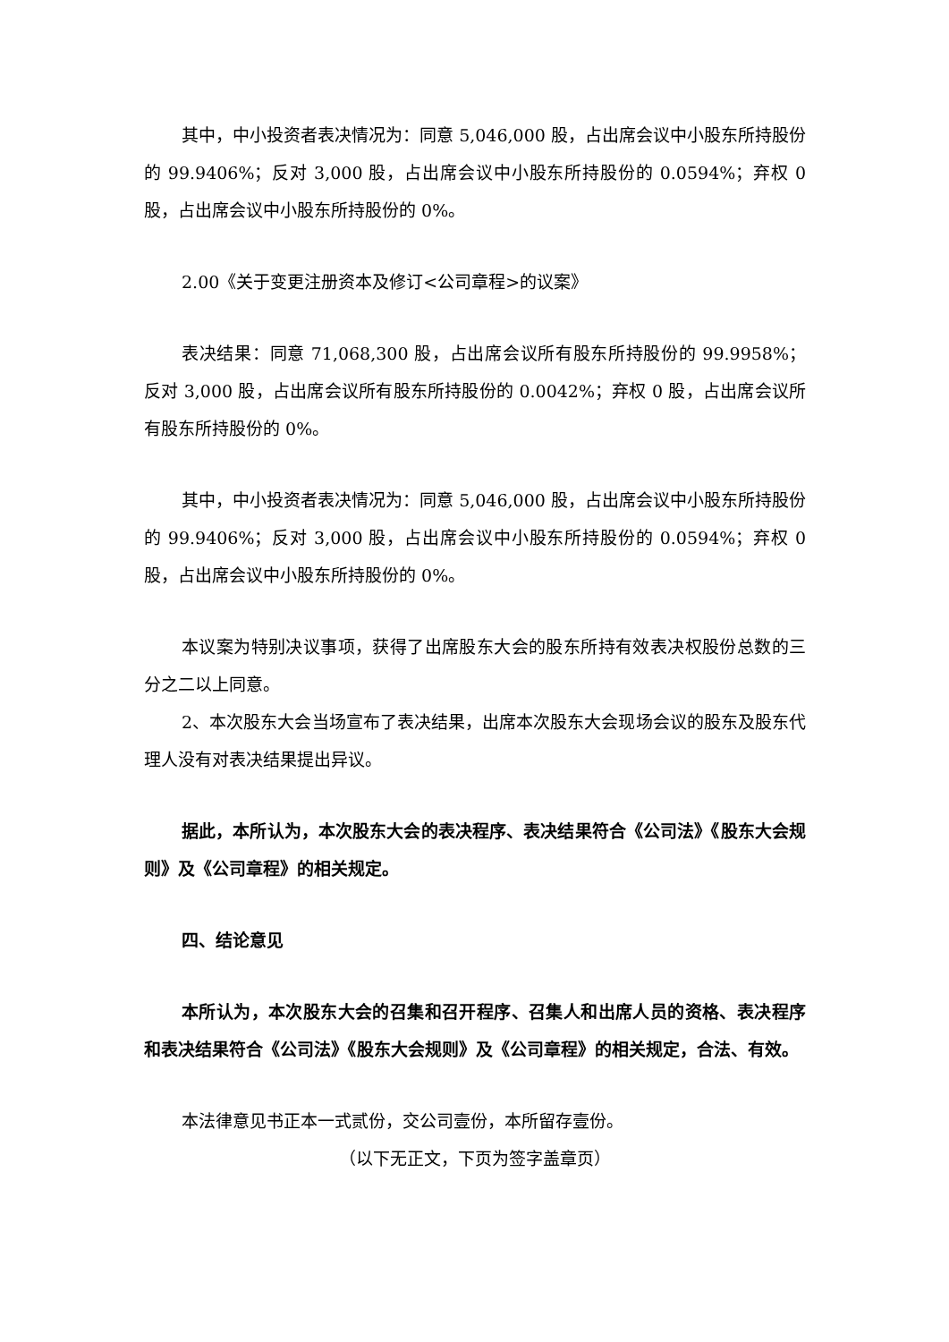其中，中小投资者表决情况为：同意 5,046,000 股，占出席会议中小股东所持股份的 99.9406%；反对 3,000 股，占出席会议中小股东所持股份的 0.0594%；弃权 0 股，占出席会议中小股东所持股份的 0%。
2.00《关于变更注册资本及修订<公司章程>的议案》
表决结果：同意 71,068,300 股，占出席会议所有股东所持股份的 99.9958%；反对 3,000 股，占出席会议所有股东所持股份的 0.0042%；弃权 0 股，占出席会议所有股东所持股份的 0%。
其中，中小投资者表决情况为：同意 5,046,000 股，占出席会议中小股东所持股份的 99.9406%；反对 3,000 股，占出席会议中小股东所持股份的 0.0594%；弃权 0 股，占出席会议中小股东所持股份的 0%。
本议案为特别决议事项，获得了出席股东大会的股东所持有效表决权股份总数的三分之二以上同意。
2、本次股东大会当场宣布了表决结果，出席本次股东大会现场会议的股东及股东代理人没有对表决结果提出异议。
据此，本所认为，本次股东大会的表决程序、表决结果符合《公司法》《股东大会规则》及《公司章程》的相关规定。
四、结论意见
本所认为，本次股东大会的召集和召开程序、召集人和出席人员的资格、表决程序和表决结果符合《公司法》《股东大会规则》及《公司章程》的相关规定，合法、有效。
本法律意见书正本一式贰份，交公司壹份，本所留存壹份。
（以下无正文，下页为签字盖章页）